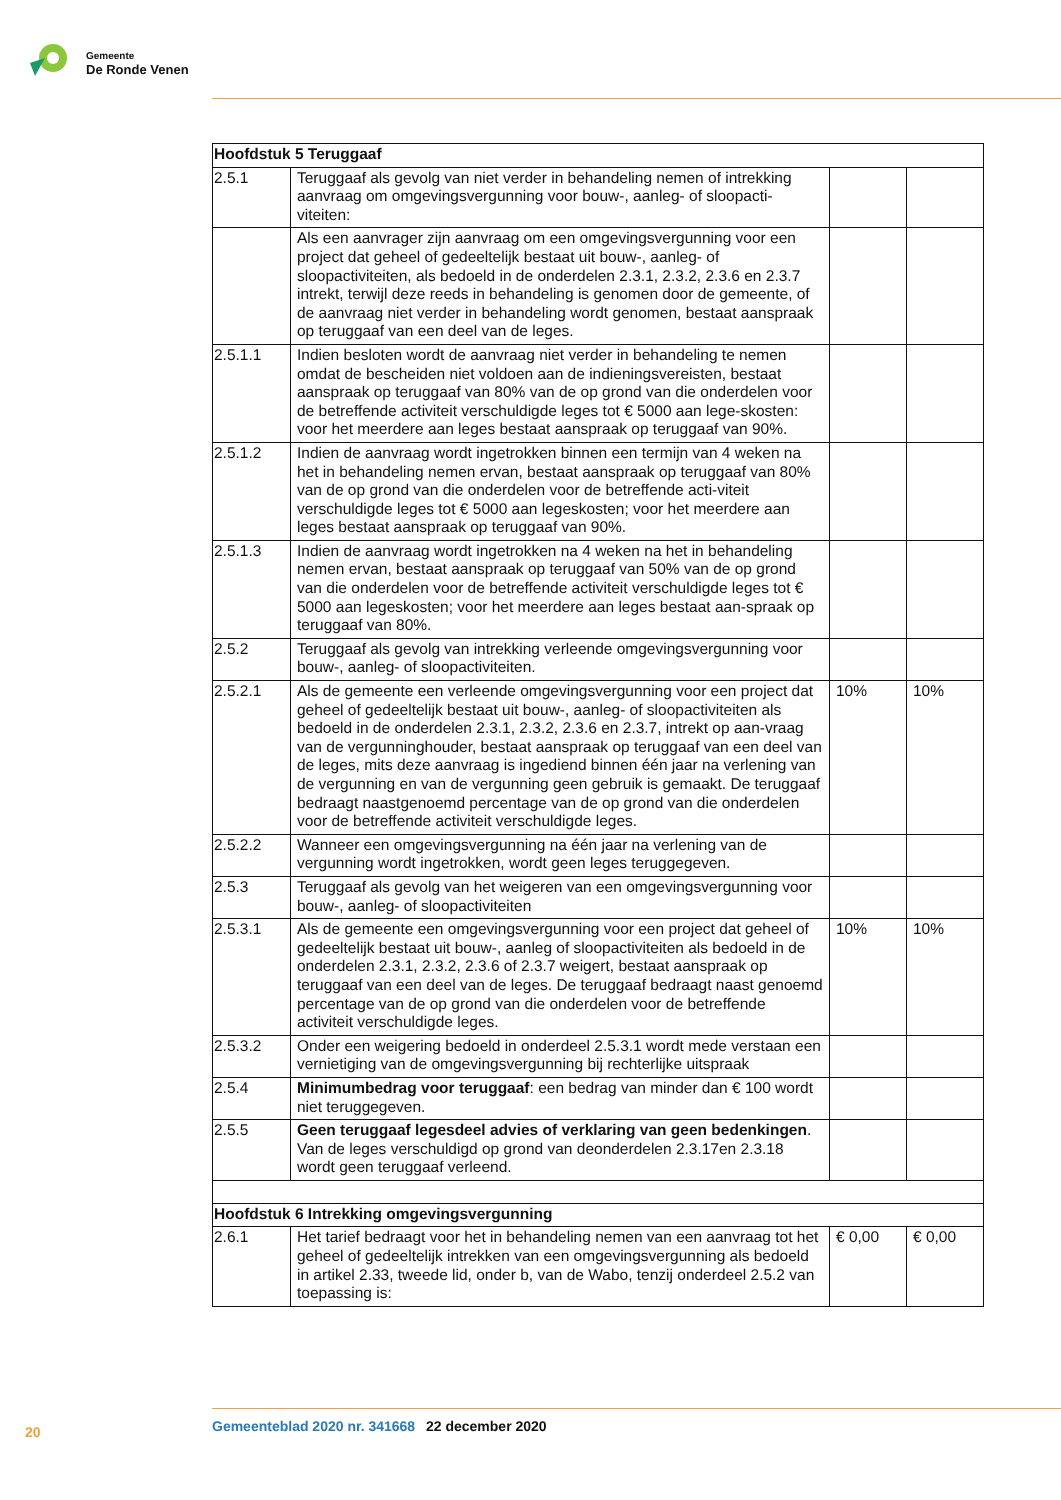Gemeente
De Ronde Venen
| Hoofdstuk 5 Teruggaaf | | | |
| --- | --- | --- | --- |
| 2.5.1 | Teruggaaf als gevolg van niet verder in behandeling nemen of intrekking aanvraag om omgevingsvergunning voor bouw-, aanleg- of sloopacti-viteiten: | | |
| | Als een aanvrager zijn aanvraag om een omgevingsvergunning voor een project dat geheel of gedeeltelijk bestaat uit bouw-, aanleg- of sloopactiviteiten, als bedoeld in de onderdelen 2.3.1, 2.3.2, 2.3.6 en 2.3.7 intrekt, terwijl deze reeds in behandeling is genomen door de gemeente, of de aanvraag niet verder in behandeling wordt genomen, bestaat aanspraak op teruggaaf van een deel van de leges. | | |
| 2.5.1.1 | Indien besloten wordt de aanvraag niet verder in behandeling te nemen omdat de bescheiden niet voldoen aan de indieningsvereisten, bestaat aanspraak op teruggaaf van 80% van de op grond van die onderdelen voor de betreffende activiteit verschuldigde leges tot € 5000 aan lege-skosten: voor het meerdere aan leges bestaat aanspraak op teruggaaf van 90%. | | |
| 2.5.1.2 | Indien de aanvraag wordt ingetrokken binnen een termijn van 4 weken na het in behandeling nemen ervan, bestaat aanspraak op teruggaaf van 80% van de op grond van die onderdelen voor de betreffende acti-viteit verschuldigde leges tot € 5000 aan legeskosten; voor het meerdere aan leges bestaat aanspraak op teruggaaf van 90%. | | |
| 2.5.1.3 | Indien de aanvraag wordt ingetrokken na 4 weken na het in behandeling nemen ervan, bestaat aanspraak op teruggaaf van 50% van de op grond van die onderdelen voor de betreffende activiteit verschuldigde leges tot € 5000 aan legeskosten; voor het meerdere aan leges bestaat aan-spraak op teruggaaf van 80%. | | |
| 2.5.2 | Teruggaaf als gevolg van intrekking verleende omgevingsvergunning voor bouw-, aanleg- of sloopactiviteiten. | | |
| 2.5.2.1 | Als de gemeente een verleende omgevingsvergunning voor een project dat geheel of gedeeltelijk bestaat uit bouw-, aanleg- of sloopactiviteiten als bedoeld in de onderdelen 2.3.1, 2.3.2, 2.3.6 en 2.3.7, intrekt op aan-vraag van de vergunninghouder, bestaat aanspraak op teruggaaf van een deel van de leges, mits deze aanvraag is ingediend binnen één jaar na verlening van de vergunning en van de vergunning geen gebruik is gemaakt. De teruggaaf bedraagt naastgenoemd percentage van de op grond van die onderdelen voor de betreffende activiteit verschuldigde leges. | 10% | 10% |
| 2.5.2.2 | Wanneer een omgevingsvergunning na één jaar na verlening van de vergunning wordt ingetrokken, wordt geen leges teruggegeven. | | |
| 2.5.3 | Teruggaaf als gevolg van het weigeren van een omgevingsvergunning voor bouw-, aanleg- of sloopactiviteiten | | |
| 2.5.3.1 | Als de gemeente een omgevingsvergunning voor een project dat geheel of gedeeltelijk bestaat uit bouw-, aanleg of sloopactiviteiten als bedoeld in de onderdelen 2.3.1, 2.3.2, 2.3.6 of 2.3.7 weigert, bestaat aanspraak op teruggaaf van een deel van de leges. De teruggaaf bedraagt naast genoemd percentage van de op grond van die onderdelen voor de betreffende activiteit verschuldigde leges. | 10% | 10% |
| 2.5.3.2 | Onder een weigering bedoeld in onderdeel 2.5.3.1 wordt mede verstaan een vernietiging van de omgevingsvergunning bij rechterlijke uitspraak | | |
| 2.5.4 | Minimumbedrag voor teruggaaf : een bedrag van minder dan € 100 wordt niet teruggegeven. | | |
| 2.5.5 | Geen teruggaaf legesdeel advies of verklaring van geen bedenkingen . Van de leges verschuldigd op grond van deonderdelen 2.3.17en 2.3.18 wordt geen teruggaaf verleend. | | |
| Hoofdstuk 6 Intrekking omgevingsvergunning | | | |
| 2.6.1 | Het tarief bedraagt voor het in behandeling nemen van een aanvraag tot het geheel of gedeeltelijk intrekken van een omgevingsvergunning als bedoeld in artikel 2.33, tweede lid, onder b, van de Wabo, tenzij onderdeel 2.5.2 van toepassing is: | € 0,00 | € 0,00 |
20 Gemeenteblad 2020 nr. 341668 22 december 2020